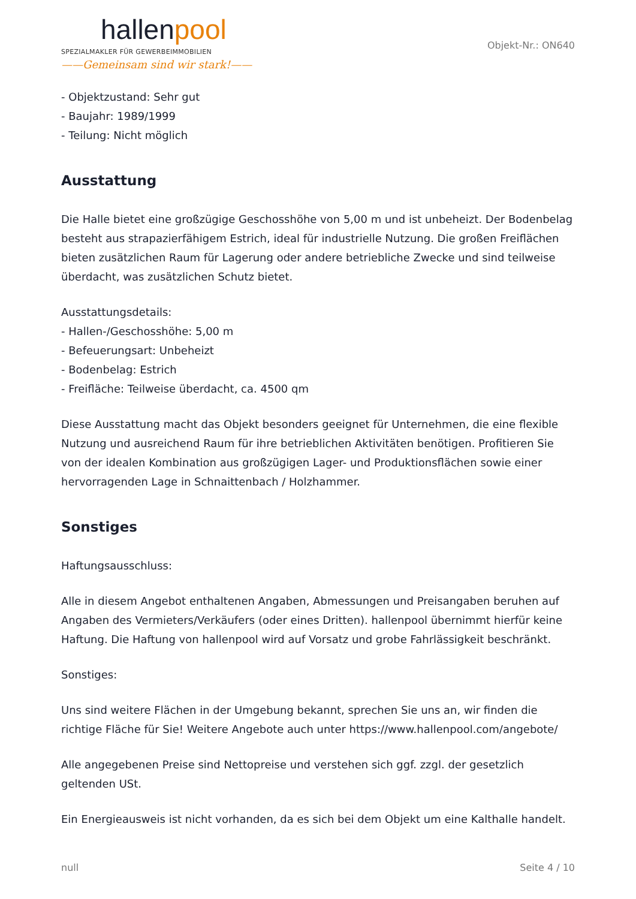hallenpool
SPEZIALMAKLER FÜR GEWERBEIMMOBILIEN
——Gemeinsam sind wir stark!——
Objekt-Nr.: ON640
- Objektzustand: Sehr gut
- Baujahr: 1989/1999
- Teilung: Nicht möglich
Ausstattung
Die Halle bietet eine großzügige Geschosshöhe von 5,00 m und ist unbeheizt. Der Bodenbelag besteht aus strapazierfähigem Estrich, ideal für industrielle Nutzung. Die großen Freiflächen bieten zusätzlichen Raum für Lagerung oder andere betriebliche Zwecke und sind teilweise überdacht, was zusätzlichen Schutz bietet.
Ausstattungsdetails:
- Hallen-/Geschosshöhe: 5,00 m
- Befeuerungsart: Unbeheizt
- Bodenbelag: Estrich
- Freifläche: Teilweise überdacht, ca. 4500 qm
Diese Ausstattung macht das Objekt besonders geeignet für Unternehmen, die eine flexible Nutzung und ausreichend Raum für ihre betrieblichen Aktivitäten benötigen. Profitieren Sie von der idealen Kombination aus großzügigen Lager- und Produktionsflächen sowie einer hervorragenden Lage in Schnaittenbach / Holzhammer.
Sonstiges
Haftungsausschluss:
Alle in diesem Angebot enthaltenen Angaben, Abmessungen und Preisangaben beruhen auf Angaben des Vermieters/Verkäufers (oder eines Dritten). hallenpool übernimmt hierfür keine Haftung. Die Haftung von hallenpool wird auf Vorsatz und grobe Fahrlässigkeit beschränkt.
Sonstiges:
Uns sind weitere Flächen in der Umgebung bekannt, sprechen Sie uns an, wir finden die richtige Fläche für Sie! Weitere Angebote auch unter https://www.hallenpool.com/angebote/
Alle angegebenen Preise sind Nettopreise und verstehen sich ggf. zzgl. der gesetzlich geltenden USt.
Ein Energieausweis ist nicht vorhanden, da es sich bei dem Objekt um eine Kalthalle handelt.
null Seite 4 / 10